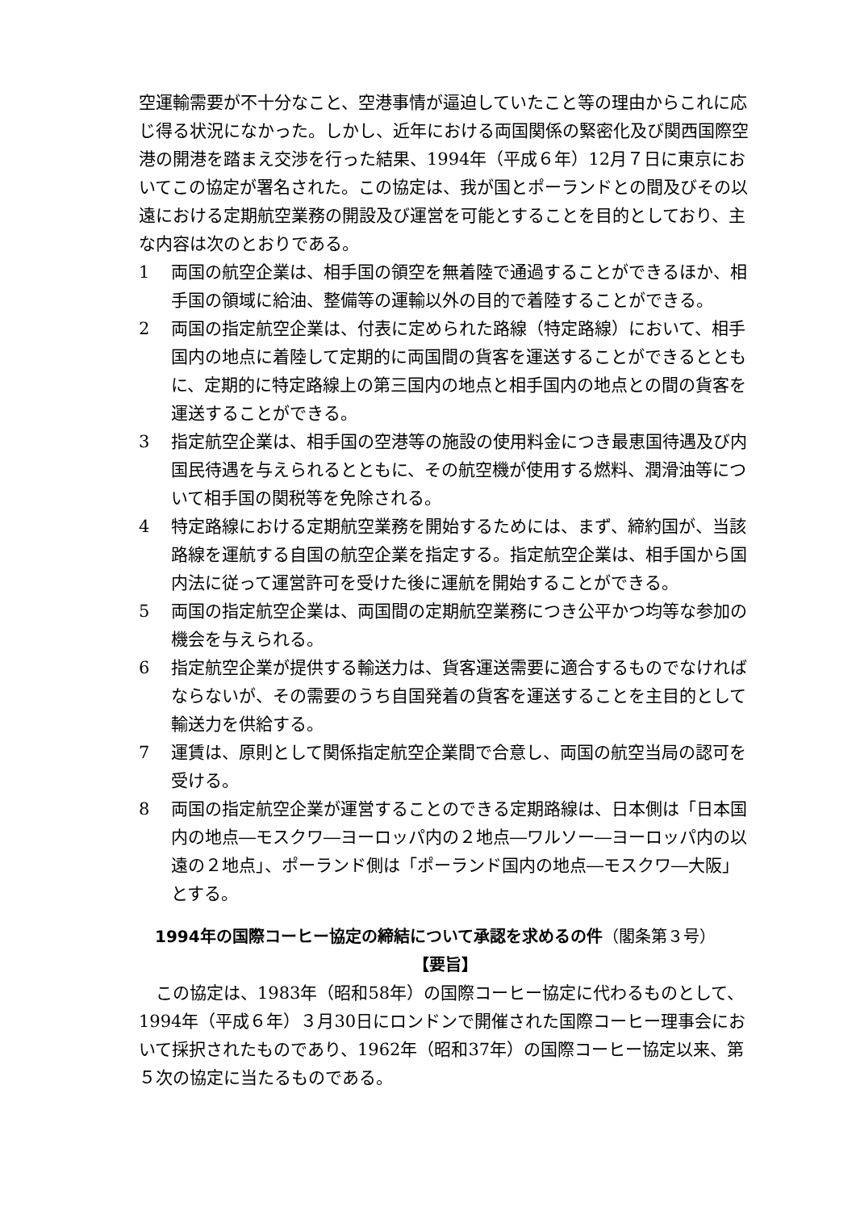空運輸需要が不十分なこと、空港事情が逼迫していたこと等の理由からこれに応じ得る状況になかった。しかし、近年における両国関係の緊密化及び関西国際空港の開港を踏まえ交渉を行った結果、1994年（平成６年）12月７日に東京においてこの協定が署名された。この協定は、我が国とポーランドとの間及びその以遠における定期航空業務の開設及び運営を可能とすることを目的としており、主な内容は次のとおりである。
1 両国の航空企業は、相手国の領空を無着陸で通過することができるほか、相手国の領域に給油、整備等の運輸以外の目的で着陸することができる。
2 両国の指定航空企業は、付表に定められた路線（特定路線）において、相手国内の地点に着陸して定期的に両国間の貨客を運送することができるとともに、定期的に特定路線上の第三国内の地点と相手国内の地点との間の貨客を運送することができる。
3 指定航空企業は、相手国の空港等の施設の使用料金につき最恵国待遇及び内国民待遇を与えられるとともに、その航空機が使用する燃料、潤滑油等について相手国の関税等を免除される。
4 特定路線における定期航空業務を開始するためには、まず、締約国が、当該路線を運航する自国の航空企業を指定する。指定航空企業は、相手国から国内法に従って運営許可を受けた後に運航を開始することができる。
5 両国の指定航空企業は、両国間の定期航空業務につき公平かつ均等な参加の機会を与えられる。
6 指定航空企業が提供する輸送力は、貨客運送需要に適合するものでなければならないが、その需要のうち自国発着の貨客を運送することを主目的として輸送力を供給する。
7 運賃は、原則として関係指定航空企業間で合意し、両国の航空当局の認可を受ける。
8 両国の指定航空企業が運営することのできる定期路線は、日本側は「日本国内の地点―モスクワ―ヨーロッパ内の２地点―ワルソー―ヨーロッパ内の以遠の２地点」、ポーランド側は「ポーランド国内の地点―モスクワ―大阪」とする。
1994年の国際コーヒー協定の締結について承認を求めるの件（閣条第３号）
【要旨】
この協定は、1983年（昭和58年）の国際コーヒー協定に代わるものとして、1994年（平成６年）３月30日にロンドンで開催された国際コーヒー理事会において採択されたものであり、1962年（昭和37年）の国際コーヒー協定以来、第５次の協定に当たるものである。